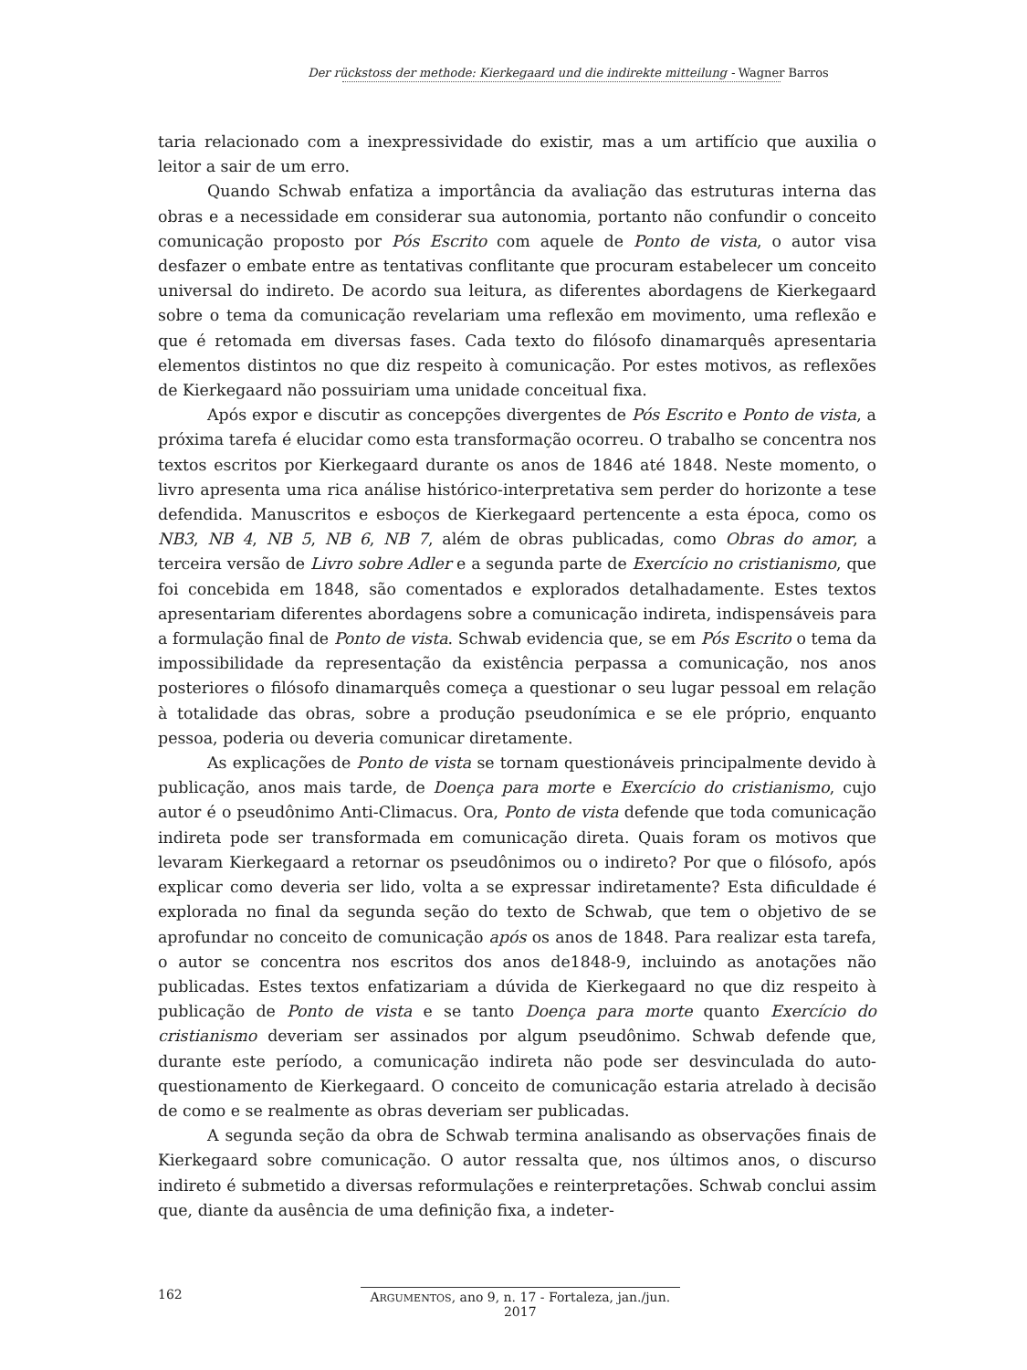Der rückstoss der methode: Kierkegaard und die indirekte mitteilung - Wagner Barros
taria relacionado com a inexpressividade do existir, mas a um artifício que auxilia o leitor a sair de um erro.
Quando Schwab enfatiza a importância da avaliação das estruturas interna das obras e a necessidade em considerar sua autonomia, portanto não confundir o conceito comunicação proposto por Pós Escrito com aquele de Ponto de vista, o autor visa desfazer o embate entre as tentativas conflitante que procuram estabelecer um conceito universal do indireto. De acordo sua leitura, as diferentes abordagens de Kierkegaard sobre o tema da comunicação revelariam uma reflexão em movimento, uma reflexão e que é retomada em diversas fases. Cada texto do filósofo dinamarquês apresentaria elementos distintos no que diz respeito à comunicação. Por estes motivos, as reflexões de Kierkegaard não possuiriam uma unidade conceitual fixa.
Após expor e discutir as concepções divergentes de Pós Escrito e Ponto de vista, a próxima tarefa é elucidar como esta transformação ocorreu. O trabalho se concentra nos textos escritos por Kierkegaard durante os anos de 1846 até 1848. Neste momento, o livro apresenta uma rica análise histórico-interpretativa sem perder do horizonte a tese defendida. Manuscritos e esboços de Kierkegaard pertencente a esta época, como os NB3, NB 4, NB 5, NB 6, NB 7, além de obras publicadas, como Obras do amor, a terceira versão de Livro sobre Adler e a segunda parte de Exercício no cristianismo, que foi concebida em 1848, são comentados e explorados detalhadamente. Estes textos apresentariam diferentes abordagens sobre a comunicação indireta, indispensáveis para a formulação final de Ponto de vista. Schwab evidencia que, se em Pós Escrito o tema da impossibilidade da representação da existência perpassa a comunicação, nos anos posteriores o filósofo dinamarquês começa a questionar o seu lugar pessoal em relação à totalidade das obras, sobre a produção pseudonímica e se ele próprio, enquanto pessoa, poderia ou deveria comunicar diretamente.
As explicações de Ponto de vista se tornam questionáveis principalmente devido à publicação, anos mais tarde, de Doença para morte e Exercício do cristianismo, cujo autor é o pseudônimo Anti-Climacus. Ora, Ponto de vista defende que toda comunicação indireta pode ser transformada em comunicação direta. Quais foram os motivos que levaram Kierkegaard a retornar os pseudônimos ou o indireto? Por que o filósofo, após explicar como deveria ser lido, volta a se expressar indiretamente? Esta dificuldade é explorada no final da segunda seção do texto de Schwab, que tem o objetivo de se aprofundar no conceito de comunicação após os anos de 1848. Para realizar esta tarefa, o autor se concentra nos escritos dos anos de1848-9, incluindo as anotações não publicadas. Estes textos enfatizariam a dúvida de Kierkegaard no que diz respeito à publicação de Ponto de vista e se tanto Doença para morte quanto Exercício do cristianismo deveriam ser assinados por algum pseudônimo. Schwab defende que, durante este período, a comunicação indireta não pode ser desvinculada do auto-questionamento de Kierkegaard. O conceito de comunicação estaria atrelado à decisão de como e se realmente as obras deveriam ser publicadas.
A segunda seção da obra de Schwab termina analisando as observações finais de Kierkegaard sobre comunicação. O autor ressalta que, nos últimos anos, o discurso indireto é submetido a diversas reformulações e reinterpretações. Schwab conclui assim que, diante da ausência de uma definição fixa, a indeter-
162 ARGUMENTOS, ano 9, n. 17 - Fortaleza, jan./jun. 2017